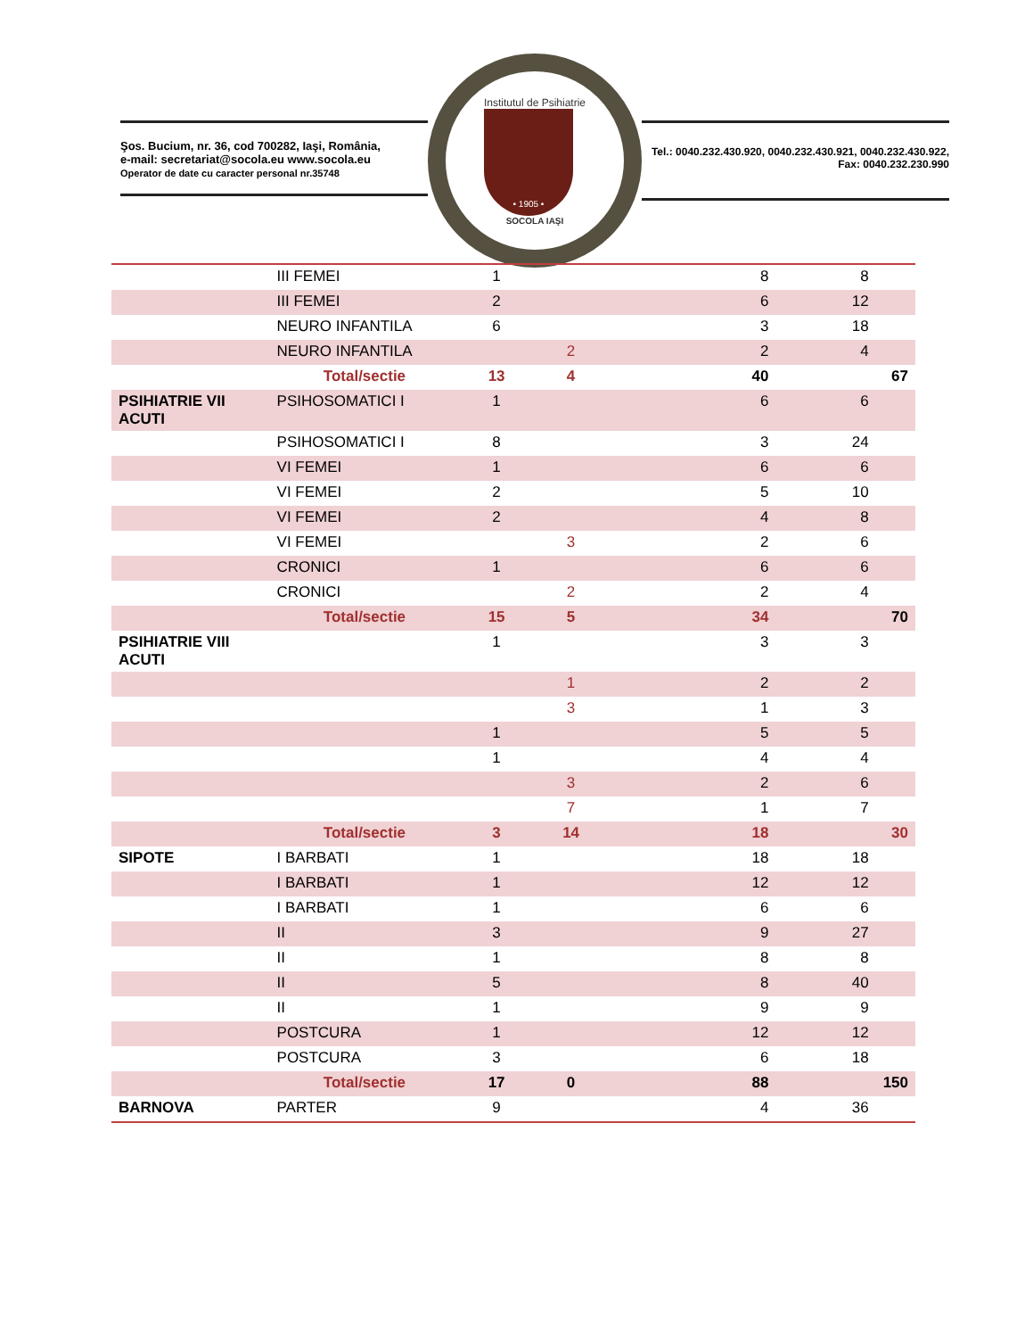Şos. Bucium, nr. 36, cod 700282, Iaşi, România,
e-mail: secretariat@socola.eu www.socola.eu
Operator de date cu caracter personal nr.35748
Institutul de Psihiatrie
• 1905 •
SOCOLA IAŞI
Tel.: 0040.232.430.920, 0040.232.430.921, 0040.232.430.922,
Fax: 0040.232.230.990
| | III FEMEI | 1 | | 8 | 8 | |
| | III FEMEI | 2 | | 6 | 12 | |
| | NEURO INFANTILA | 6 | | 3 | 18 | |
| | NEURO INFANTILA | | 2 | 2 | 4 | |
| | Total/sectie | 13 | 4 | 40 | | 67 |
| PSIHIATRIE VII ACUTI | PSIHOSOMATICI I | 1 | | 6 | 6 | |
| | PSIHOSOMATICI I | 8 | | 3 | 24 | |
| | VI FEMEI | 1 | | 6 | 6 | |
| | VI FEMEI | 2 | | 5 | 10 | |
| | VI FEMEI | 2 | | 4 | 8 | |
| | VI FEMEI | | 3 | 2 | 6 | |
| | CRONICI | 1 | | 6 | 6 | |
| | CRONICI | | 2 | 2 | 4 | |
| | Total/sectie | 15 | 5 | 34 | | 70 |
| PSIHIATRIE VIII ACUTI | | 1 | | 3 | 3 | |
| | | | 1 | 2 | 2 | |
| | | | 3 | 1 | 3 | |
| | | 1 | | 5 | 5 | |
| | | 1 | | 4 | 4 | |
| | | | 3 | 2 | 6 | |
| | | | 7 | 1 | 7 | |
| | Total/sectie | 3 | 14 | 18 | | 30 |
| SIPOTE | I BARBATI | 1 | | 18 | 18 | |
| | I BARBATI | 1 | | 12 | 12 | |
| | I BARBATI | 1 | | 6 | 6 | |
| | II | 3 | | 9 | 27 | |
| | II | 1 | | 8 | 8 | |
| | II | 5 | | 8 | 40 | |
| | II | 1 | | 9 | 9 | |
| | POSTCURA | 1 | | 12 | 12 | |
| | POSTCURA | 3 | | 6 | 18 | |
| | Total/sectie | 17 | 0 | 88 | | 150 |
| BARNOVA | PARTER | 9 | | 4 | 36 | |